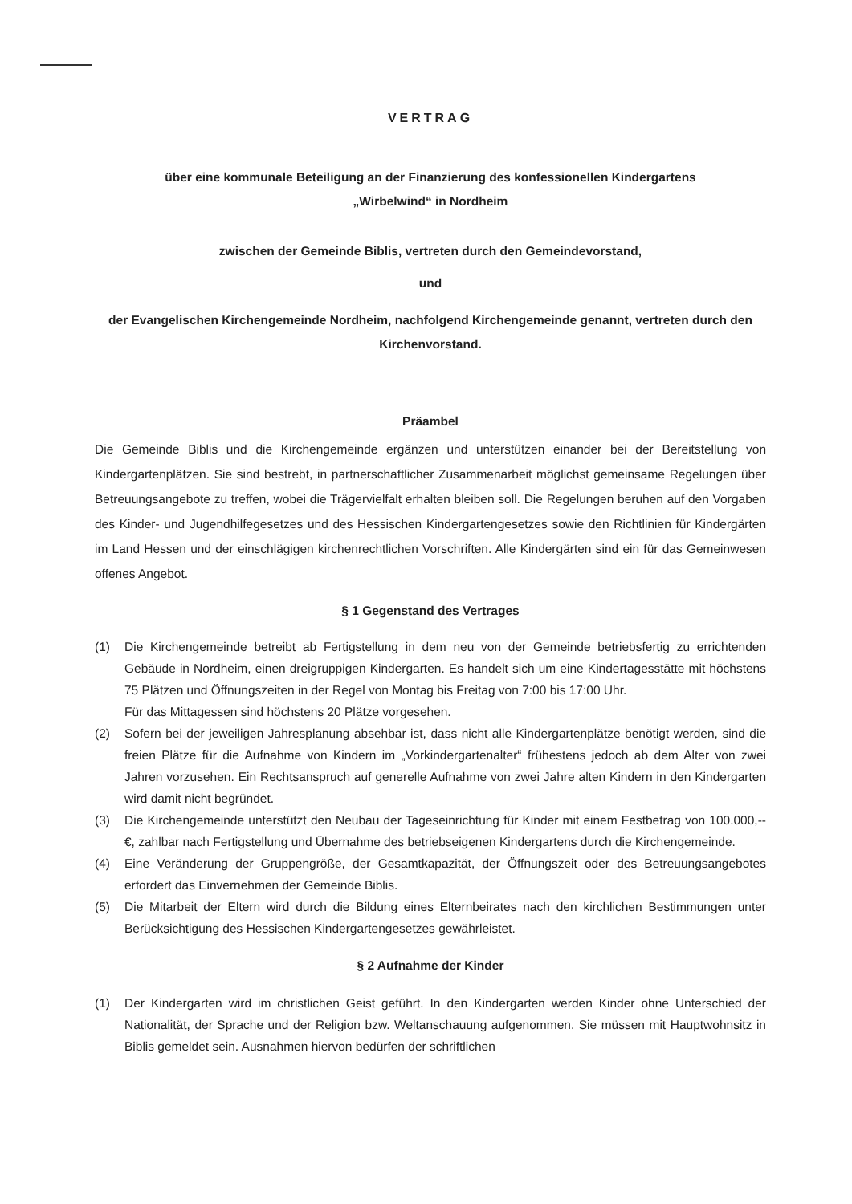VERTRAG
über eine kommunale Beteiligung an der Finanzierung des konfessionellen Kindergartens
„Wirbelwind“ in Nordheim
zwischen der Gemeinde Biblis, vertreten durch den Gemeindevorstand,
und
der Evangelischen Kirchengemeinde Nordheim, nachfolgend Kirchengemeinde genannt, vertreten durch den Kirchenvorstand.
Präambel
Die Gemeinde Biblis und die Kirchengemeinde ergänzen und unterstützen einander bei der Bereitstellung von Kindergartenplätzen. Sie sind bestrebt, in partnerschaftlicher Zusammenarbeit möglichst gemeinsame Regelungen über Betreuungsangebote zu treffen, wobei die Trägervielfalt erhalten bleiben soll. Die Regelungen beruhen auf den Vorgaben des Kinder- und Jugendhilfegesetzes und des Hessischen Kindergartengesetzes sowie den Richtlinien für Kindergärten im Land Hessen und der einschlägigen kirchenrechtlichen Vorschriften. Alle Kindergärten sind ein für das Gemeinwesen offenes Angebot.
§ 1 Gegenstand des Vertrages
(1) Die Kirchengemeinde betreibt ab Fertigstellung in dem neu von der Gemeinde betriebsfertig zu errichtenden Gebäude in Nordheim, einen dreigruppigen Kindergarten. Es handelt sich um eine Kindertagesstätte mit höchstens 75 Plätzen und Öffnungszeiten in der Regel von Montag bis Freitag von 7:00 bis 17:00 Uhr.
Für das Mittagessen sind höchstens 20 Plätze vorgesehen.
(2) Sofern bei der jeweiligen Jahresplanung absehbar ist, dass nicht alle Kindergartenplätze benötigt werden, sind die freien Plätze für die Aufnahme von Kindern im „Vorkindergartenalter“ frühestens jedoch ab dem Alter von zwei Jahren vorzusehen. Ein Rechtsanspruch auf generelle Aufnahme von zwei Jahre alten Kindern in den Kindergarten wird damit nicht begründet.
(3) Die Kirchengemeinde unterstützt den Neubau der Tageseinrichtung für Kinder mit einem Festbetrag von 100.000,-- €, zahlbar nach Fertigstellung und Übernahme des betriebseigenen Kindergartens durch die Kirchengemeinde.
(4) Eine Veränderung der Gruppengröße, der Gesamtkapazität, der Öffnungszeit oder des Betreuungsangebotes erfordert das Einvernehmen der Gemeinde Biblis.
(5) Die Mitarbeit der Eltern wird durch die Bildung eines Elternbeirates nach den kirchlichen Bestimmungen unter Berücksichtigung des Hessischen Kindergartengesetzes gewährleistet.
§ 2 Aufnahme der Kinder
(1) Der Kindergarten wird im christlichen Geist geführt. In den Kindergarten werden Kinder ohne Unterschied der Nationalität, der Sprache und der Religion bzw. Weltanschauung aufgenommen. Sie müssen mit Hauptwohnsitz in Biblis gemeldet sein. Ausnahmen hiervon bedürfen der schriftlichen